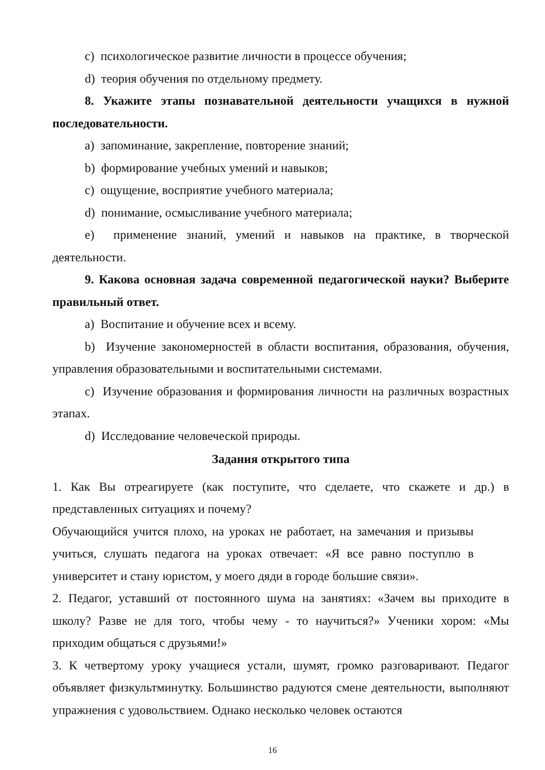c) психологическое развитие личности в процессе обучения;
d) теория обучения по отдельному предмету.
8. Укажите этапы познавательной деятельности учащихся в нужной последовательности.
a) запоминание, закрепление, повторение знаний;
b) формирование учебных умений и навыков;
c) ощущение, восприятие учебного материала;
d) понимание, осмысливание учебного материала;
e) применение знаний, умений и навыков на практике, в творческой деятельности.
9. Какова основная задача современной педагогической науки? Выберите правильный ответ.
a) Воспитание и обучение всех и всему.
b) Изучение закономерностей в области воспитания, образования, обучения, управления образовательными и воспитательными системами.
c) Изучение образования и формирования личности на различных возрастных этапах.
d) Исследование человеческой природы.
Задания открытого типа
1. Как Вы отреагируете (как поступите, что сделаете, что скажете и др.) в представленных ситуациях и почему?
Обучающийся учится плохо, на уроках не работает, на замечания и призывы учиться, слушать педагога на уроках отвечает: «Я все равно поступлю в университет и стану юристом, у моего дяди в городе большие связи».
2. Педагог, уставший от постоянного шума на занятиях: «Зачем вы приходите в школу? Разве не для того, чтобы чему - то научиться?» Ученики хором: «Мы приходим общаться с друзьями!»
3. К четвертому уроку учащиеся устали, шумят, громко разговаривают. Педагог объявляет физкультминутку. Большинство радуются смене деятельности, выполняют упражнения с удовольствием. Однако несколько человек остаются
16